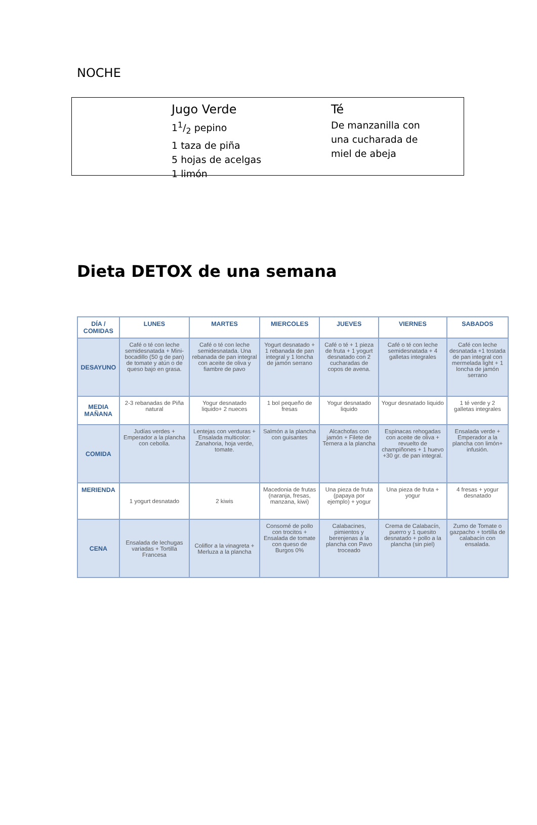NOCHE
Jugo Verde
11/2 pepino
1 taza de piña
5 hojas de acelgas
1 limón
Té
De manzanilla con
una cucharada de
miel de abeja
Dieta DETOX de una semana
| DÍA / COMIDAS | LUNES | MARTES | MIERCOLES | JUEVES | VIERNES | SABADOS |
| --- | --- | --- | --- | --- | --- | --- |
| DESAYUNO | Café o té con leche semidesnatada + Mini-bocadillo (50 g de pan) de tomate y atún o de queso bajo en grasa. | Café o té con leche semidesnatada. Una rebanada de pan integral con aceite de oliva y fiambre de pavo | Yogurt desnatado + 1 rebanada de pan integral y 1 loncha de jamón serrano | Café o té + 1 pieza de fruta + 1 yogurt desnatado con 2 cucharadas de copos de avena. | Café o té con leche semidesnatada + 4 galletas integrales | Café con leche desnatada +1 tostada de pan integral con mermelada light + 1 loncha de jamón serrano |
| MEDIA MAÑANA | 2-3 rebanadas de Piña natural | Yogur desnatado liquido+ 2 nueces | 1 bol pequeño de fresas | Yogur desnatado liquido | Yogur desnatado liquido | 1 té verde y 2 galletas integrales |
| COMIDA | Judías verdes + Emperador a la plancha con cebolla. | Lentejas con verduras + Ensalada multicolor: Zanahoria, hoja verde, tomate. | Salmón a la plancha con guisantes | Alcachofas con jamón + Filete de Ternera a la plancha | Espinacas rehogadas con aceite de oliva + revuelto de champiñones + 1 huevo +30 gr. de pan integral. | Ensalada verde + Emperador a la plancha con limón+ infusión. |
| MERIENDA | 1 yogurt desnatado | 2 kiwis | Macedonia de frutas (naranja, fresas, manzana, kiwi) | Una pieza de fruta (papaya por ejemplo) + yogur | Una pieza de fruta + yogur | 4 fresas + yogur desnatado |
| CENA | Ensalada de lechugas variadas + Tortilla Francesa | Coliflor a la vinagreta + Merluza a la plancha | Consomé de pollo con trocitos + Ensalada de tomate con queso de Burgos 0% | Calabacines, pimientos y berenjenas a la plancha con Pavo troceado | Crema de Calabacín, puerro y 1 quesito desnatado + pollo a la plancha (sin piel) | Zumo de Tomate o gazpacho + tortilla de calabacín con ensalada. |